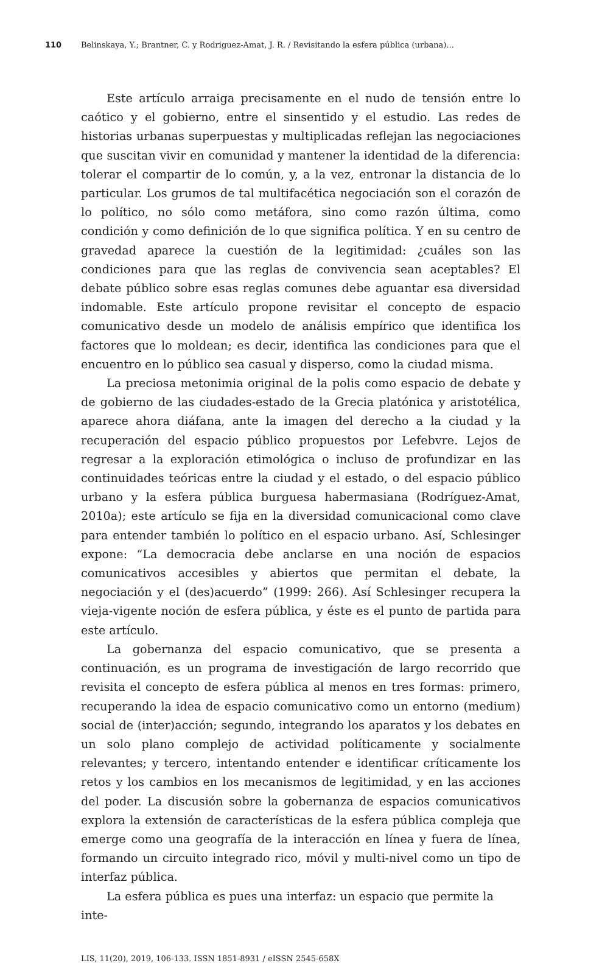110 Belinskaya, Y.; Brantner, C. y Rodriguez-Amat, J. R. / Revisitando la esfera pública (urbana)...
Este artículo arraiga precisamente en el nudo de tensión entre lo caótico y el gobierno, entre el sinsentido y el estudio. Las redes de historias urbanas superpuestas y multiplicadas reflejan las negociaciones que suscitan vivir en comunidad y mantener la identidad de la diferencia: tolerar el compartir de lo común, y, a la vez, entronar la distancia de lo particular. Los grumos de tal multifacética negociación son el corazón de lo político, no sólo como metáfora, sino como razón última, como condición y como definición de lo que significa política. Y en su centro de gravedad aparece la cuestión de la legitimidad: ¿cuáles son las condiciones para que las reglas de convivencia sean aceptables? El debate público sobre esas reglas comunes debe aguantar esa diversidad indomable. Este artículo propone revisitar el concepto de espacio comunicativo desde un modelo de análisis empírico que identifica los factores que lo moldean; es decir, identifica las condiciones para que el encuentro en lo público sea casual y disperso, como la ciudad misma.
La preciosa metonimia original de la polis como espacio de debate y de gobierno de las ciudades-estado de la Grecia platónica y aristotélica, aparece ahora diáfana, ante la imagen del derecho a la ciudad y la recuperación del espacio público propuestos por Lefebvre. Lejos de regresar a la exploración etimológica o incluso de profundizar en las continuidades teóricas entre la ciudad y el estado, o del espacio público urbano y la esfera pública burguesa habermasiana (Rodríguez-Amat, 2010a); este artículo se fija en la diversidad comunicacional como clave para entender también lo político en el espacio urbano. Así, Schlesinger expone: “La democracia debe anclarse en una noción de espacios comunicativos accesibles y abiertos que permitan el debate, la negociación y el (des)acuerdo” (1999: 266). Así Schlesinger recupera la vieja-vigente noción de esfera pública, y éste es el punto de partida para este artículo.
La gobernanza del espacio comunicativo, que se presenta a continuación, es un programa de investigación de largo recorrido que revisita el concepto de esfera pública al menos en tres formas: primero, recuperando la idea de espacio comunicativo como un entorno (medium) social de (inter)acción; segundo, integrando los aparatos y los debates en un solo plano complejo de actividad políticamente y socialmente relevantes; y tercero, intentando entender e identificar críticamente los retos y los cambios en los mecanismos de legitimidad, y en las acciones del poder. La discusión sobre la gobernanza de espacios comunicativos explora la extensión de características de la esfera pública compleja que emerge como una geografía de la interacción en línea y fuera de línea, formando un circuito integrado rico, móvil y multi-nivel como un tipo de interfaz pública.
La esfera pública es pues una interfaz: un espacio que permite la inte-
LIS, 11(20), 2019, 106-133. ISSN 1851-8931 / eISSN 2545-658X